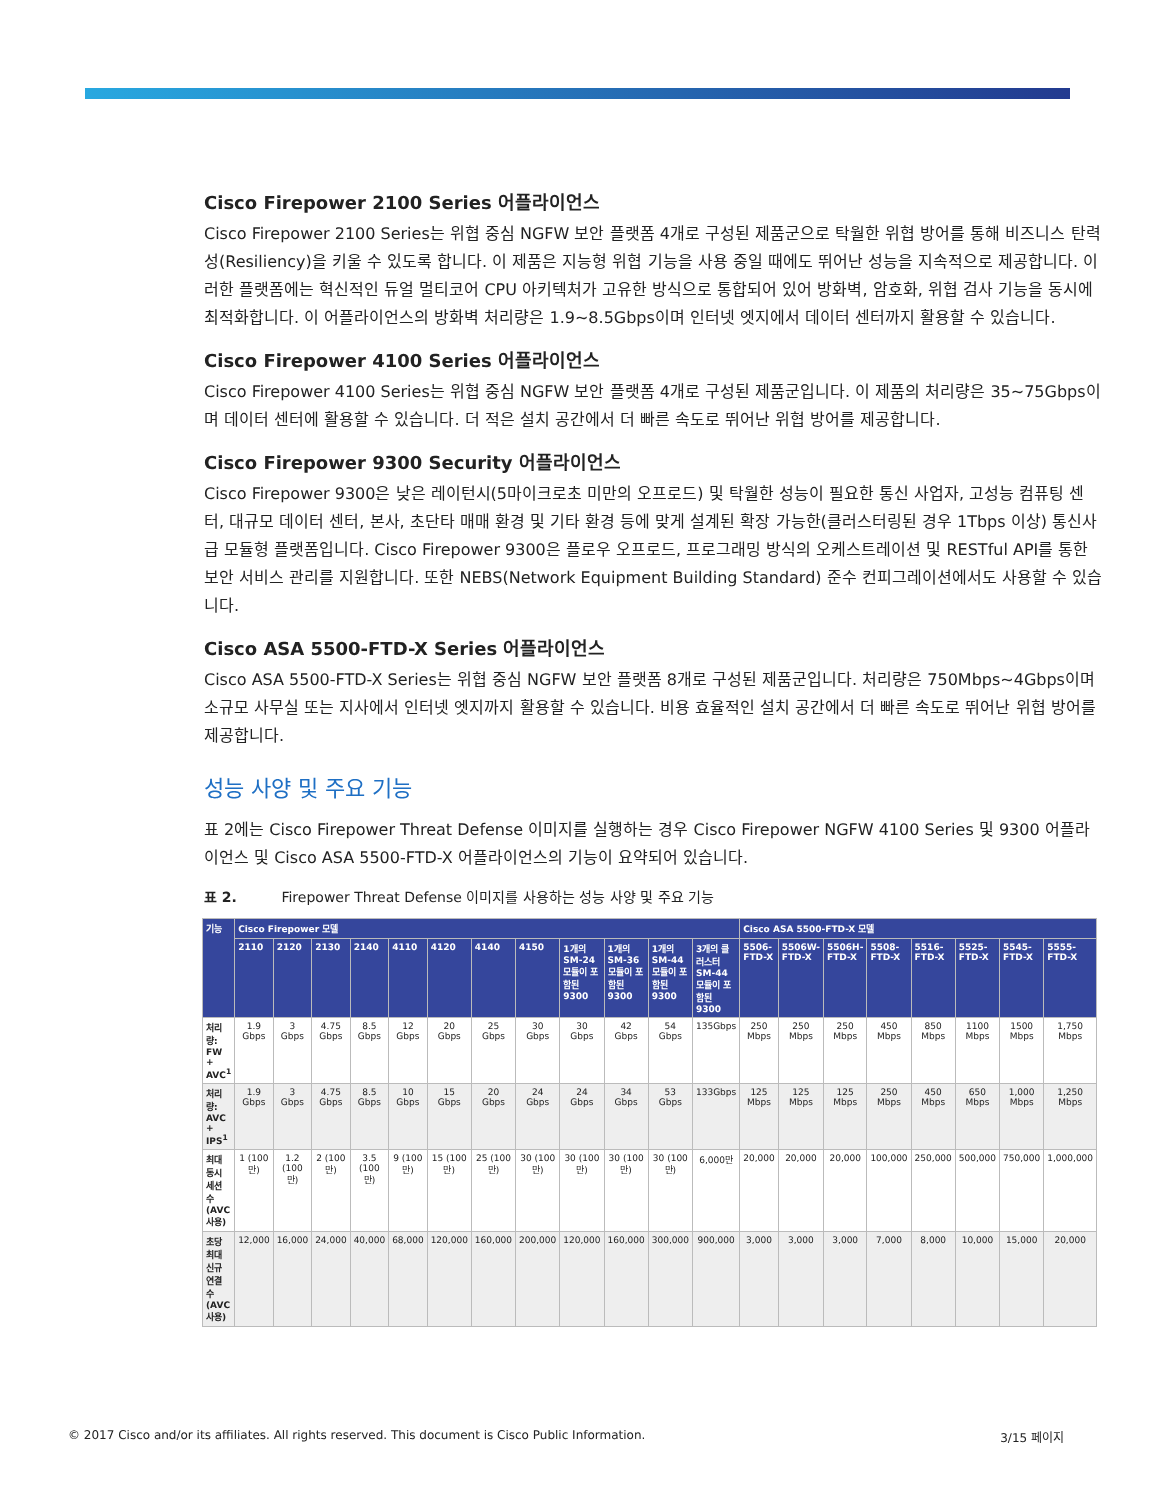Cisco Firepower 2100 Series 어플라이언스
Cisco Firepower 2100 Series는 위협 중심 NGFW 보안 플랫폼 4개로 구성된 제품군으로 탁월한 위협 방어를 통해 비즈니스 탄력성(Resiliency)을 키울 수 있도록 합니다. 이 제품은 지능형 위협 기능을 사용 중일 때에도 뛰어난 성능을 지속적으로 제공합니다. 이러한 플랫폼에는 혁신적인 듀얼 멀티코어 CPU 아키텍처가 고유한 방식으로 통합되어 있어 방화벽, 암호화, 위협 검사 기능을 동시에 최적화합니다. 이 어플라이언스의 방화벽 처리량은 1.9~8.5Gbps이며 인터넷 엣지에서 데이터 센터까지 활용할 수 있습니다.
Cisco Firepower 4100 Series 어플라이언스
Cisco Firepower 4100 Series는 위협 중심 NGFW 보안 플랫폼 4개로 구성된 제품군입니다. 이 제품의 처리량은 35~75Gbps이며 데이터 센터에 활용할 수 있습니다. 더 적은 설치 공간에서 더 빠른 속도로 뛰어난 위협 방어를 제공합니다.
Cisco Firepower 9300 Security 어플라이언스
Cisco Firepower 9300은 낮은 레이턴시(5마이크로초 미만의 오프로드) 및 탁월한 성능이 필요한 통신 사업자, 고성능 컴퓨팅 센터, 대규모 데이터 센터, 본사, 초단타 매매 환경 및 기타 환경 등에 맞게 설계된 확장 가능한(클러스터링된 경우 1Tbps 이상) 통신사급 모듈형 플랫폼입니다. Cisco Firepower 9300은 플로우 오프로드, 프로그래밍 방식의 오케스트레이션 및 RESTful API를 통한 보안 서비스 관리를 지원합니다. 또한 NEBS(Network Equipment Building Standard) 준수 컨피그레이션에서도 사용할 수 있습니다.
Cisco ASA 5500-FTD-X Series 어플라이언스
Cisco ASA 5500-FTD-X Series는 위협 중심 NGFW 보안 플랫폼 8개로 구성된 제품군입니다. 처리량은 750Mbps~4Gbps이며 소규모 사무실 또는 지사에서 인터넷 엣지까지 활용할 수 있습니다. 비용 효율적인 설치 공간에서 더 빠른 속도로 뛰어난 위협 방어를 제공합니다.
성능 사양 및 주요 기능
표 2에는 Cisco Firepower Threat Defense 이미지를 실행하는 경우 Cisco Firepower NGFW 4100 Series 및 9300 어플라이언스 및 Cisco ASA 5500-FTD-X 어플라이언스의 기능이 요약되어 있습니다.
표 2. Firepower Threat Defense 이미지를 사용하는 성능 사양 및 주요 기능
| 기능 | Cisco Firepower 모델 | | | | | | | | | | | | Cisco ASA 5500-FTD-X 모델 | | | | | | | |
| --- | --- | --- | --- | --- | --- | --- | --- | --- | --- | --- | --- | --- | --- | --- | --- | --- | --- | --- | --- | --- |
| | 2110 | 2120 | 2130 | 2140 | 4110 | 4120 | 4140 | 4150 | 1개의 SM-24 모듈이 포함된 9300 | 1개의 SM-36 모듈이 포함된 9300 | 1개의 SM-44 모듈이 포함된 9300 | 3개의 클러스터 SM-44 모듈이 포함된 9300 | 5506-FTD-X | 5506W-FTD-X | 5506H-FTD-X | 5508-FTD-X | 5516-FTD-X | 5525-FTD-X | 5545-FTD-X | 5555-FTD-X |
| 처리량: FW + AVC<sup>1</sup> | 1.9 Gbps | 3 Gbps | 4.75 Gbps | 8.5 Gbps | 12 Gbps | 20 Gbps | 25 Gbps | 30 Gbps | 30 Gbps | 42 Gbps | 54 Gbps | 135Gbps | 250 Mbps | 250 Mbps | 250 Mbps | 450 Mbps | 850 Mbps | 1100 Mbps | 1500 Mbps | 1,750 Mbps |
| 처리량: AVC + IPS<sup>1</sup> | 1.9 Gbps | 3 Gbps | 4.75 Gbps | 8.5 Gbps | 10 Gbps | 15 Gbps | 20 Gbps | 24 Gbps | 24 Gbps | 34 Gbps | 53 Gbps | 133Gbps | 125 Mbps | 125 Mbps | 125 Mbps | 250 Mbps | 450 Mbps | 650 Mbps | 1,000 Mbps | 1,250 Mbps |
| 최대 동시 세션 수(AVC 사용) | 1 (100만) | 1.2 (100만) | 2 (100만) | 3.5 (100만) | 9 (100만) | 15 (100만) | 25 (100만) | 30 (100만) | 30 (100만) | 30 (100만) | 30 (100만) | 6,000만 | 20,000 | 20,000 | 20,000 | 100,000 | 250,000 | 500,000 | 750,000 | 1,000,000 |
| 초당 최대 신규 연결 수(AVC 사용) | 12,000 | 16,000 | 24,000 | 40,000 | 68,000 | 120,000 | 160,000 | 200,000 | 120,000 | 160,000 | 300,000 | 900,000 | 3,000 | 3,000 | 3,000 | 7,000 | 8,000 | 10,000 | 15,000 | 20,000 |
© 2017 Cisco and/or its affiliates. All rights reserved. This document is Cisco Public Information. 3/15 페이지